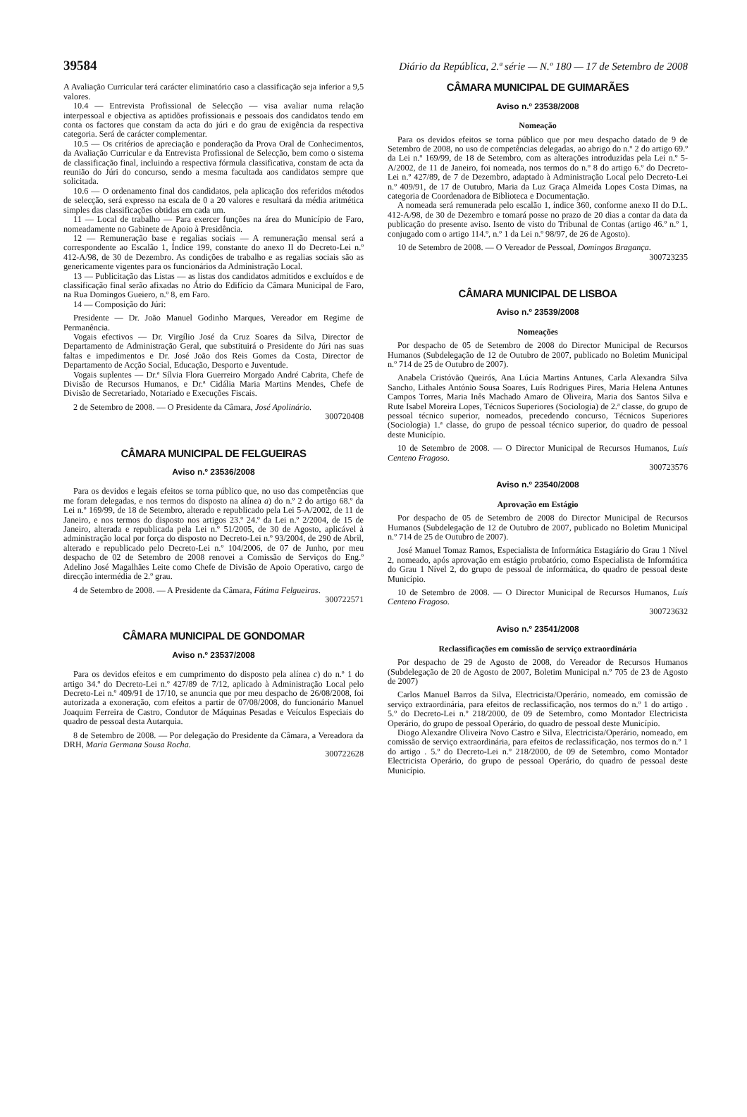39584 Diário da República, 2.ª série — N.º 180 — 17 de Setembro de 2008
A Avaliação Curricular terá carácter eliminatório caso a classificação seja inferior a 9,5 valores.
10.4 — Entrevista Profissional de Selecção — visa avaliar numa relação interpessoal e objectiva as aptidões profissionais e pessoais dos candidatos tendo em conta os factores que constam da acta do júri e do grau de exigência da respectiva categoria. Será de carácter complementar.
10.5 — Os critérios de apreciação e ponderação da Prova Oral de Conhecimentos, da Avaliação Curricular e da Entrevista Profissional de Selecção, bem como o sistema de classificação final, incluindo a respectiva fórmula classificativa, constam de acta da reunião do Júri do concurso, sendo a mesma facultada aos candidatos sempre que solicitada.
10.6 — O ordenamento final dos candidatos, pela aplicação dos referidos métodos de selecção, será expresso na escala de 0 a 20 valores e resultará da média aritmética simples das classificações obtidas em cada um.
11 — Local de trabalho — Para exercer funções na área do Município de Faro, nomeadamente no Gabinete de Apoio à Presidência.
12 — Remuneração base e regalias sociais — A remuneração mensal será a correspondente ao Escalão 1, Índice 199, constante do anexo II do Decreto-Lei n.º 412-A/98, de 30 de Dezembro. As condições de trabalho e as regalias sociais são as genericamente vigentes para os funcionários da Administração Local.
13 — Publicitação das Listas — as listas dos candidatos admitidos e excluídos e de classificação final serão afixadas no Átrio do Edifício da Câmara Municipal de Faro, na Rua Domingos Gueiero, n.º 8, em Faro.
14 — Composição do Júri:
Presidente — Dr. João Manuel Godinho Marques, Vereador em Regime de Permanência.
Vogais efectivos — Dr. Virgílio José da Cruz Soares da Silva, Director de Departamento de Administração Geral, que substituirá o Presidente do Júri nas suas faltas e impedimentos e Dr. José João dos Reis Gomes da Costa, Director de Departamento de Acção Social, Educação, Desporto e Juventude.
Vogais suplentes — Dr.ª Sílvia Flora Guerreiro Morgado André Cabrita, Chefe de Divisão de Recursos Humanos, e Dr.ª Cidália Maria Martins Mendes, Chefe de Divisão de Secretariado, Notariado e Execuções Fiscais.
2 de Setembro de 2008. — O Presidente da Câmara, José Apolinário.
300720408
CÂMARA MUNICIPAL DE FELGUEIRAS
Aviso n.º 23536/2008
Para os devidos e legais efeitos se torna público que, no uso das competências que me foram delegadas, e nos termos do disposto na alínea a) do n.º 2 do artigo 68.º da Lei n.º 169/99, de 18 de Setembro, alterado e republicado pela Lei 5-A/2002, de 11 de Janeiro, e nos termos do disposto nos artigos 23.º 24.º da Lei n.º 2/2004, de 15 de Janeiro, alterada e republicada pela Lei n.º 51/2005, de 30 de Agosto, aplicável à administração local por força do disposto no Decreto-Lei n.º 93/2004, de 290 de Abril, alterado e republicado pelo Decreto-Lei n.º 104/2006, de 07 de Junho, por meu despacho de 02 de Setembro de 2008 renovei a Comissão de Serviços do Eng.º Adelino José Magalhães Leite como Chefe de Divisão de Apoio Operativo, cargo de direcção intermédia de 2.º grau.
4 de Setembro de 2008. — A Presidente da Câmara, Fátima Felgueiras.
300722571
CÂMARA MUNICIPAL DE GONDOMAR
Aviso n.º 23537/2008
Para os devidos efeitos e em cumprimento do disposto pela alínea c) do n.º 1 do artigo 34.º do Decreto-Lei n.º 427/89 de 7/12, aplicado à Administração Local pelo Decreto-Lei n.º 409/91 de 17/10, se anuncia que por meu despacho de 26/08/2008, foi autorizada a exoneração, com efeitos a partir de 07/08/2008, do funcionário Manuel Joaquim Ferreira de Castro, Condutor de Máquinas Pesadas e Veículos Especiais do quadro de pessoal desta Autarquia.
8 de Setembro de 2008. — Por delegação do Presidente da Câmara, a Vereadora da DRH, Maria Germana Sousa Rocha.
300722628
CÂMARA MUNICIPAL DE GUIMARÃES
Aviso n.º 23538/2008
Nomeação
Para os devidos efeitos se torna público que por meu despacho datado de 9 de Setembro de 2008, no uso de competências delegadas, ao abrigo do n.º 2 do artigo 69.º da Lei n.º 169/99, de 18 de Setembro, com as alterações introduzidas pela Lei n.º 5-A/2002, de 11 de Janeiro, foi nomeada, nos termos do n.º 8 do artigo 6.º do Decreto-Lei n.º 427/89, de 7 de Dezembro, adaptado à Administração Local pelo Decreto-Lei n.º 409/91, de 17 de Outubro, Maria da Luz Graça Almeida Lopes Costa Dimas, na categoria de Coordenadora de Biblioteca e Documentação.
A nomeada será remunerada pelo escalão 1, índice 360, conforme anexo II do D.L. 412-A/98, de 30 de Dezembro e tomará posse no prazo de 20 dias a contar da data da publicação do presente aviso. Isento de visto do Tribunal de Contas (artigo 46.º n.º 1, conjugado com o artigo 114.º, n.º 1 da Lei n.º 98/97, de 26 de Agosto).
10 de Setembro de 2008. — O Vereador de Pessoal, Domingos Bragança.
300723235
CÂMARA MUNICIPAL DE LISBOA
Aviso n.º 23539/2008
Nomeações
Por despacho de 05 de Setembro de 2008 do Director Municipal de Recursos Humanos (Subdelegação de 12 de Outubro de 2007, publicado no Boletim Municipal n.º 714 de 25 de Outubro de 2007).
Anabela Cristóvão Queirós, Ana Lúcia Martins Antunes, Carla Alexandra Silva Sancho, Lithales António Sousa Soares, Luís Rodrigues Pires, Maria Helena Antunes Campos Torres, Maria Inês Machado Amaro de Oliveira, Maria dos Santos Silva e Rute Isabel Moreira Lopes, Técnicos Superiores (Sociologia) de 2.ª classe, do grupo de pessoal técnico superior, nomeados, precedendo concurso, Técnicos Superiores (Sociologia) 1.ª classe, do grupo de pessoal técnico superior, do quadro de pessoal deste Município.
10 de Setembro de 2008. — O Director Municipal de Recursos Humanos, Luís Centeno Fragoso.
300723576
Aviso n.º 23540/2008
Aprovação em Estágio
Por despacho de 05 de Setembro de 2008 do Director Municipal de Recursos Humanos (Subdelegação de 12 de Outubro de 2007, publicado no Boletim Municipal n.º 714 de 25 de Outubro de 2007).
José Manuel Tomaz Ramos, Especialista de Informática Estagiário do Grau 1 Nível 2, nomeado, após aprovação em estágio probatório, como Especialista de Informática do Grau 1 Nível 2, do grupo de pessoal de informática, do quadro de pessoal deste Município.
10 de Setembro de 2008. — O Director Municipal de Recursos Humanos, Luís Centeno Fragoso.
300723632
Aviso n.º 23541/2008
Reclassificações em comissão de serviço extraordinária
Por despacho de 29 de Agosto de 2008, do Vereador de Recursos Humanos (Subdelegação de 20 de Agosto de 2007, Boletim Municipal n.º 705 de 23 de Agosto de 2007)
Carlos Manuel Barros da Silva, Electricista/Operário, nomeado, em comissão de serviço extraordinária, para efeitos de reclassificação, nos termos do n.º 1 do artigo . 5.º do Decreto-Lei n.º 218/2000, de 09 de Setembro, como Montador Electricista Operário, do grupo de pessoal Operário, do quadro de pessoal deste Município.
Diogo Alexandre Oliveira Novo Castro e Silva, Electricista/Operário, nomeado, em comissão de serviço extraordinária, para efeitos de reclassificação, nos termos do n.º 1 do artigo . 5.º do Decreto-Lei n.º 218/2000, de 09 de Setembro, como Montador Electricista Operário, do grupo de pessoal Operário, do quadro de pessoal deste Município.